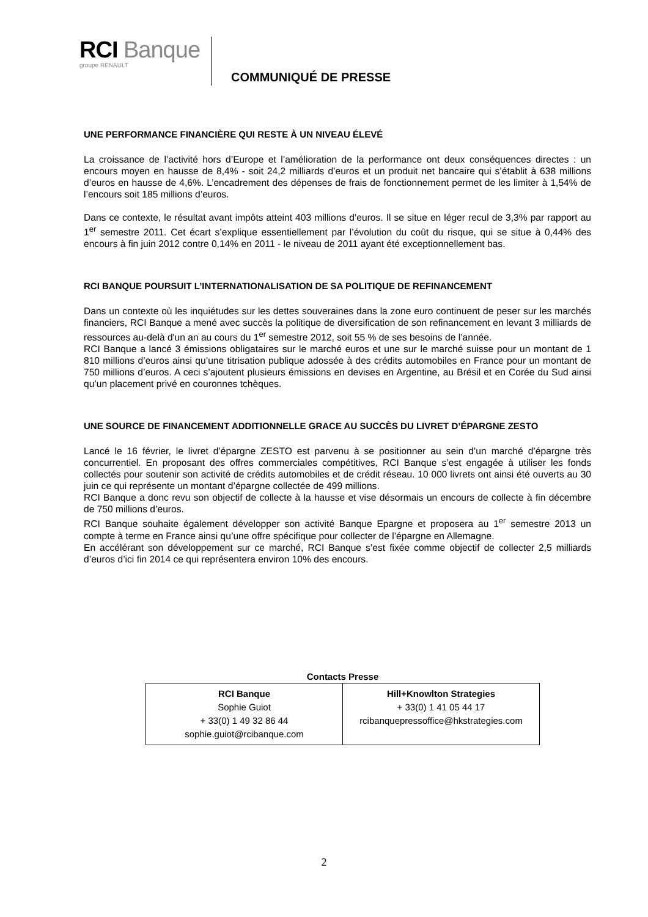RCI Banque
groupe RENAULT
COMMUNIQUÉ DE PRESSE
UNE PERFORMANCE FINANCIÈRE QUI RESTE À UN NIVEAU ÉLEVÉ
La croissance de l’activité hors d’Europe et l’amélioration de la performance ont deux conséquences directes : un encours moyen en hausse de 8,4% - soit 24,2 milliards d’euros et un produit net bancaire qui s’établit à 638 millions d’euros en hausse de 4,6%. L’encadrement des dépenses de frais de fonctionnement permet de les limiter à 1,54% de l’encours soit 185 millions d’euros.
Dans ce contexte, le résultat avant impôts atteint 403 millions d’euros. Il se situe en léger recul de 3,3% par rapport au 1<sup>er</sup> semestre 2011. Cet écart s’explique essentiellement par l’évolution du coût du risque, qui se situe à 0,44% des encours à fin juin 2012 contre 0,14% en 2011 - le niveau de 2011 ayant été exceptionnellement bas.
RCI BANQUE POURSUIT L’INTERNATIONALISATION DE SA POLITIQUE DE REFINANCEMENT
Dans un contexte où les inquiétudes sur les dettes souveraines dans la zone euro continuent de peser sur les marchés financiers, RCI Banque a mené avec succès la politique de diversification de son refinancement en levant 3 milliards de ressources au-delà d'un an au cours du 1<sup>er</sup> semestre 2012, soit 55 % de ses besoins de l’année.
RCI Banque a lancé 3 émissions obligataires sur le marché euros et une sur le marché suisse pour un montant de 1 810 millions d’euros ainsi qu’une titrisation publique adossée à des crédits automobiles en France pour un montant de 750 millions d’euros. A ceci s’ajoutent plusieurs émissions en devises en Argentine, au Brésil et en Corée du Sud ainsi qu’un placement privé en couronnes tchèques.
UNE SOURCE DE FINANCEMENT ADDITIONNELLE GRACE AU SUCCÈS DU LIVRET D’ÉPARGNE ZESTO
Lancé le 16 février, le livret d’épargne ZESTO est parvenu à se positionner au sein d’un marché d’épargne très concurrentiel. En proposant des offres commerciales compétitives, RCI Banque s’est engagée à utiliser les fonds collectés pour soutenir son activité de crédits automobiles et de crédit réseau. 10 000 livrets ont ainsi été ouverts au 30 juin ce qui représente un montant d’épargne collectée de 499 millions.
RCI Banque a donc revu son objectif de collecte à la hausse et vise désormais un encours de collecte à fin décembre de 750 millions d’euros.
RCI Banque souhaite également développer son activité Banque Epargne et proposera au 1<sup>er</sup> semestre 2013 un compte à terme en France ainsi qu’une offre spécifique pour collecter de l’épargne en Allemagne.
En accélérant son développement sur ce marché, RCI Banque s’est fixée comme objectif de collecter 2,5 milliards d’euros d’ici fin 2014 ce qui représentera environ 10% des encours.
Contacts Presse
| RCI Banque Sophie Guiot + 33(0) 1 49 32 86 44 sophie.guiot@rcibanque.com | Hill+Knowlton Strategies + 33(0) 1 41 05 44 17 rcibanquepressoffice@hkstrategies.com |
2